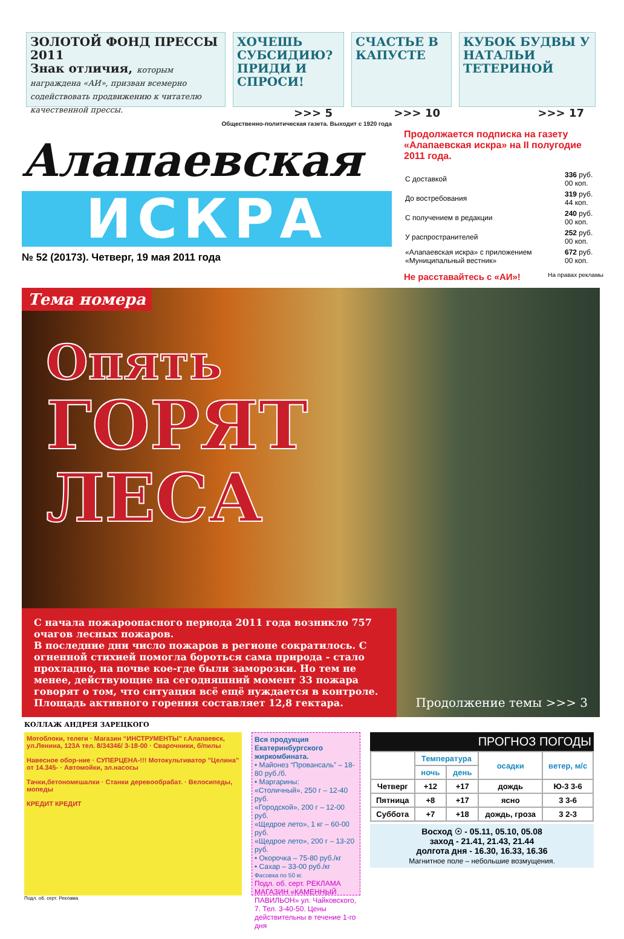ЗОЛОТОЙ ФОНД ПРЕССЫ 2011
Знак отличия, которым награждена «АИ», призван всемерно содействовать продвижению к читателю качественной прессы.
ХОЧЕШЬ СУБСИДИЮ? ПРИДИ И СПРОСИ!
>>> 5
СЧАСТЬЕ В КАПУСТЕ
>>> 10
КУБОК БУДВЫ У НАТАЛЬИ ТЕТЕРИНОЙ
>>> 17
Общественно-политическая газета. Выходит с 1920 года
Алапаевская
ИСКРА
№ 52 (20173). Четверг, 19 мая 2011 года
Продолжается подписка на газету «Алапаевская искра» на II полугодие 2011 года.
| С доставкой | 336 руб. 00 коп. |
| До востребования | 319 руб. 44 коп. |
| С получением в редакции | 240 руб. 00 коп. |
| У распространителей | 252 руб. 00 коп. |
| «Алапаевская искра» с приложением «Муниципальный вестник» | 672 руб. 00 коп. |
Не расставайтесь с «АИ»! На правах рекламы
Тема номера
Опять
ГОРЯТ
ЛЕСА
С начала пожароопасного периода 2011 года возникло 757 очагов лесных пожаров.
В последние дни число пожаров в регионе сократилось. С огненной стихией помогла бороться сама природа - стало прохладно, на почве кое-где были заморозки. Но тем не менее, действующие на сегодняшний момент 33 пожара говорят о том, что ситуация всё ещё нуждается в контроле. Площадь активного горения составляет 12,8 гектара.
Продолжение темы >>> 3
КОЛЛАЖ АНДРЕЯ ЗАРЕЦКОГО
Мотоблоки, телеги · Магазин “ИНСТРУМЕНТЫ” г.Алапаевск, ул.Ленина, 123А тел. 8/34346/ 3-18-00 · Сварочники, б/пилы
Навесное обор-ние · СУПЕРЦЕНА-!!! Мотокультиватор "Целина" от 14.345- · Автомойки, эл.насосы
Тачки,бетономешалки · Станки деревообрабат. · Велосипеды, мопеды
КРЕДИТ КРЕДИТ
Подл. об. серт. Реклама
Вся продукция Екатеринбургского жиркомбината.
• Майонез “Провансаль” – 18-80 руб./б.
• Маргарины:
«Столичный», 250 г – 12-40 руб.
«Городской», 200 г – 12-00 руб.
«Щедрое лето», 1 кг – 60-00 руб.
«Щедрое лето», 200 г – 13-20 руб.
• Окорочка – 75-80 руб./кг
• Сахар – 33-00 руб./кг
Фасовка по 50 кг.
Подл. об. серт. РЕКЛАМА МАГАЗИН «КАМЕННЫЙ ПАВИЛЬОН» ул. Чайковского, 7. Тел. 3-40-50. Цены действительны в течение 1-го дня
ПРОГНОЗ ПОГОДЫ
| | Температура | | осадки | ветер, м/с |
| --- | --- | --- | --- | --- |
| | ночь | день | | |
| Четверг | +12 | +17 | дождь | Ю-3 3-6 |
| Пятница | +8 | +17 | ясно | 3 3-6 |
| Суббота | +7 | +18 | дождь, гроза | 3 2-3 |
Восход ☉ - 05.11, 05.10, 05.08
заход - 21.41, 21.43, 21.44
долгота дня - 16.30, 16.33, 16.36
Магнитное поле – небольшие возмущения.